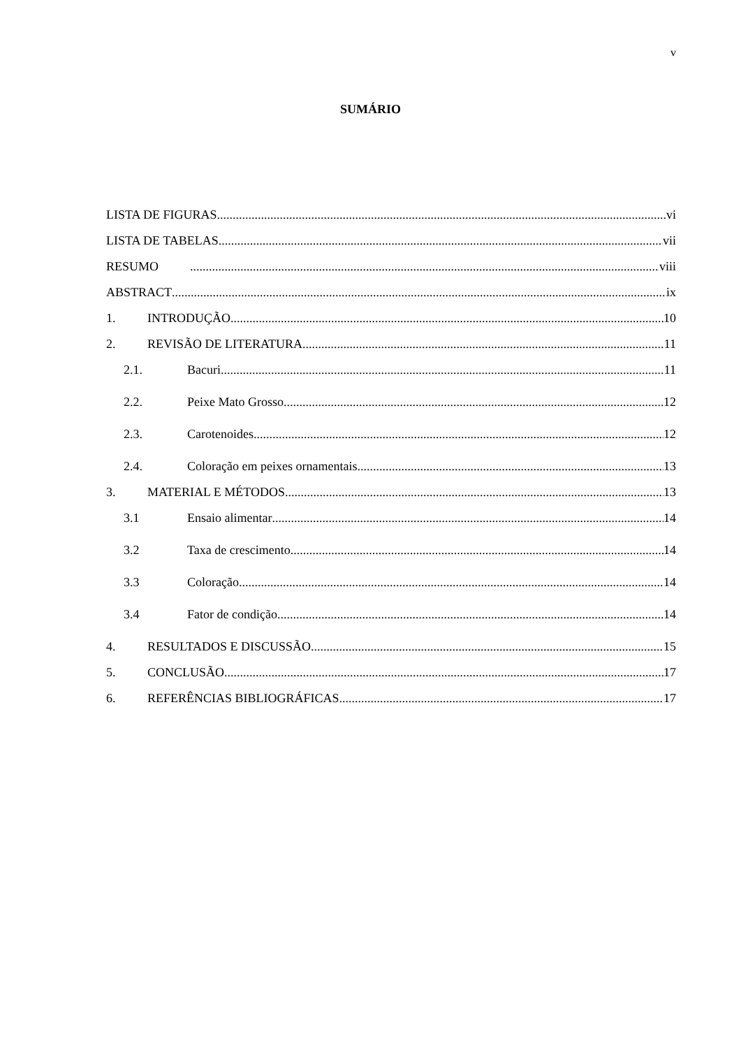v
SUMÁRIO
LISTA DE FIGURAS vi
LISTA DE TABELAS vii
RESUMO viii
ABSTRACT ix
1. INTRODUÇÃO 10
2. REVISÃO DE LITERATURA 11
2.1. Bacuri 11
2.2. Peixe Mato Grosso 12
2.3. Carotenoides 12
2.4. Coloração em peixes ornamentais 13
3. MATERIAL E MÉTODOS 13
3.1 Ensaio alimentar 14
3.2 Taxa de crescimento 14
3.3 Coloração 14
3.4 Fator de condição 14
4. RESULTADOS E DISCUSSÃO 15
5. CONCLUSÃO 17
6. REFERÊNCIAS BIBLIOGRÁFICAS 17